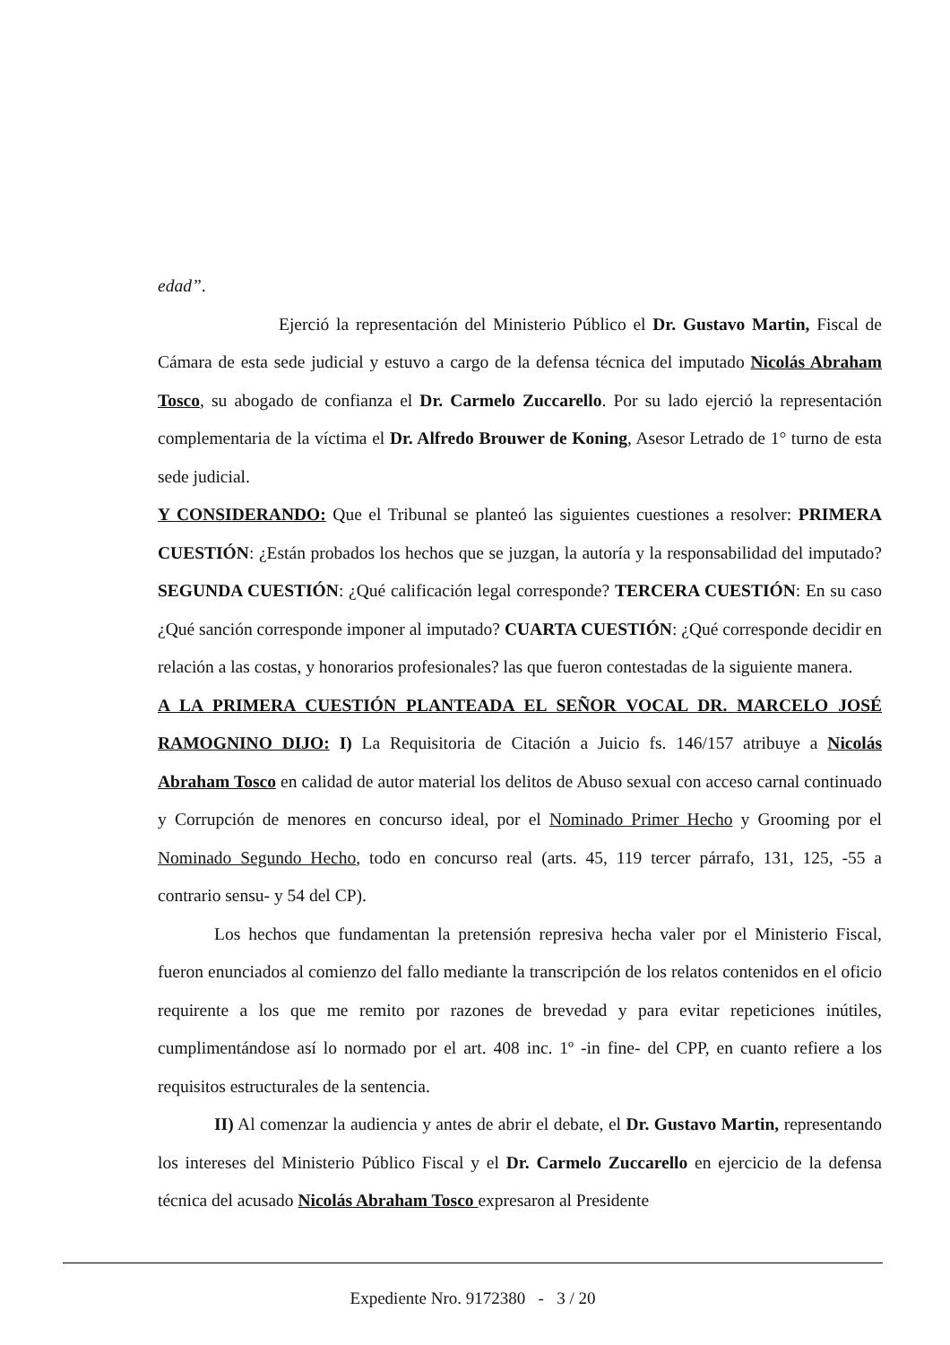edad”.
Ejerció la representación del Ministerio Público el Dr. Gustavo Martin, Fiscal de Cámara de esta sede judicial y estuvo a cargo de la defensa técnica del imputado Nicolás Abraham Tosco, su abogado de confianza el Dr. Carmelo Zuccarello. Por su lado ejerció la representación complementaria de la víctima el Dr. Alfredo Brouwer de Koning, Asesor Letrado de 1° turno de esta sede judicial.
Y CONSIDERANDO: Que el Tribunal se planteó las siguientes cuestiones a resolver: PRIMERA CUESTIÓN: ¿Están probados los hechos que se juzgan, la autoría y la responsabilidad del imputado? SEGUNDA CUESTIÓN: ¿Qué calificación legal corresponde? TERCERA CUESTIÓN: En su caso ¿Qué sanción corresponde imponer al imputado? CUARTA CUESTIÓN: ¿Qué corresponde decidir en relación a las costas, y honorarios profesionales? las que fueron contestadas de la siguiente manera.
A LA PRIMERA CUESTIÓN PLANTEADA EL SEÑOR VOCAL DR. MARCELO JOSÉ RAMOGNINO DIJO: I) La Requisitoria de Citación a Juicio fs. 146/157 atribuye a Nicolás Abraham Tosco en calidad de autor material los delitos de Abuso sexual con acceso carnal continuado y Corrupción de menores en concurso ideal, por el Nominado Primer Hecho y Grooming por el Nominado Segundo Hecho, todo en concurso real (arts. 45, 119 tercer párrafo, 131, 125, -55 a contrario sensu- y 54 del CP).
Los hechos que fundamentan la pretensión represiva hecha valer por el Ministerio Fiscal, fueron enunciados al comienzo del fallo mediante la transcripción de los relatos contenidos en el oficio requirente a los que me remito por razones de brevedad y para evitar repeticiones inútiles, cumplimentándose así lo normado por el art. 408 inc. 1º -in fine- del CPP, en cuanto refiere a los requisitos estructurales de la sentencia.
II) Al comenzar la audiencia y antes de abrir el debate, el Dr. Gustavo Martin, representando los intereses del Ministerio Público Fiscal y el Dr. Carmelo Zuccarello en ejercicio de la defensa técnica del acusado Nicolás Abraham Tosco expresaron al Presidente
Expediente Nro. 9172380 - 3 / 20